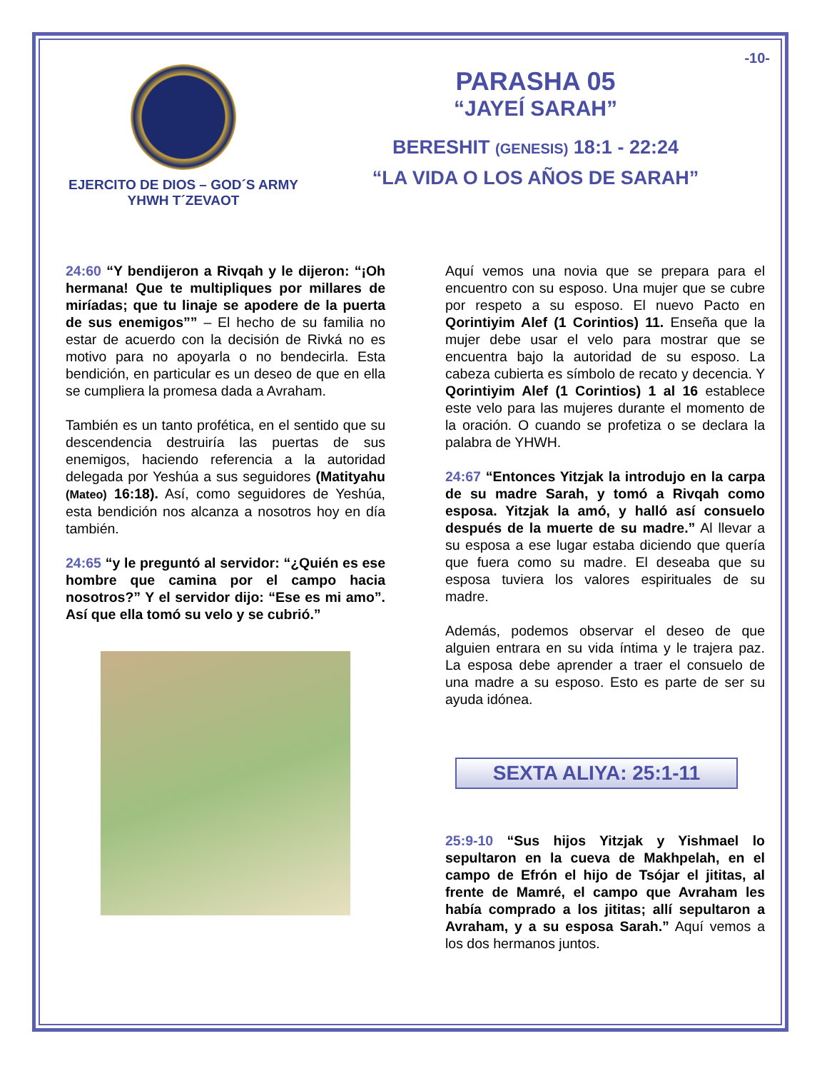EJERCITO DE DIOS – GOD´S ARMY
YHWH T´ZEVAOT
-10-
PARASHA 05
“JAYEÍ SARAH”
BERESHIT (GENESIS) 18:1 - 22:24
“LA VIDA O LOS AÑOS DE SARAH”
24:60 “Y bendijeron a Rivqah y le dijeron: “¡Oh hermana! Que te multipliques por millares de miríadas; que tu linaje se apodere de la puerta de sus enemigos”” – El hecho de su familia no estar de acuerdo con la decisión de Rivká no es motivo para no apoyarla o no bendecirla. Esta bendición, en particular es un deseo de que en ella se cumpliera la promesa dada a Avraham.
También es un tanto profética, en el sentido que su descendencia destruiría las puertas de sus enemigos, haciendo referencia a la autoridad delegada por Yeshúa a sus seguidores (Matityahu (Mateo) 16:18). Así, como seguidores de Yeshúa, esta bendición nos alcanza a nosotros hoy en día también.
24:65 “y le preguntó al servidor: “¿Quién es ese hombre que camina por el campo hacia nosotros?” Y el servidor dijo: “Ese es mi amo”. Así que ella tomó su velo y se cubrió.”
Aquí vemos una novia que se prepara para el encuentro con su esposo. Una mujer que se cubre por respeto a su esposo. El nuevo Pacto en Qorintiyim Alef (1 Corintios) 11. Enseña que la mujer debe usar el velo para mostrar que se encuentra bajo la autoridad de su esposo. La cabeza cubierta es símbolo de recato y decencia. Y Qorintiyim Alef (1 Corintios) 1 al 16 establece este velo para las mujeres durante el momento de la oración. O cuando se profetiza o se declara la palabra de YHWH.
24:67 “Entonces Yitzjak la introdujo en la carpa de su madre Sarah, y tomó a Rivqah como esposa. Yitzjak la amó, y halló así consuelo después de la muerte de su madre.” Al llevar a su esposa a ese lugar estaba diciendo que quería que fuera como su madre. El deseaba que su esposa tuviera los valores espirituales de su madre.
Además, podemos observar el deseo de que alguien entrara en su vida íntima y le trajera paz. La esposa debe aprender a traer el consuelo de una madre a su esposo. Esto es parte de ser su ayuda idónea.
SEXTA ALIYA: 25:1-11
25:9-10 “Sus hijos Yitzjak y Yishmael lo sepultaron en la cueva de Makhpelah, en el campo de Efrón el hijo de Tsójar el jititas, al frente de Mamré, el campo que Avraham les había comprado a los jititas; allí sepultaron a Avraham, y a su esposa Sarah.” Aquí vemos a los dos hermanos juntos.